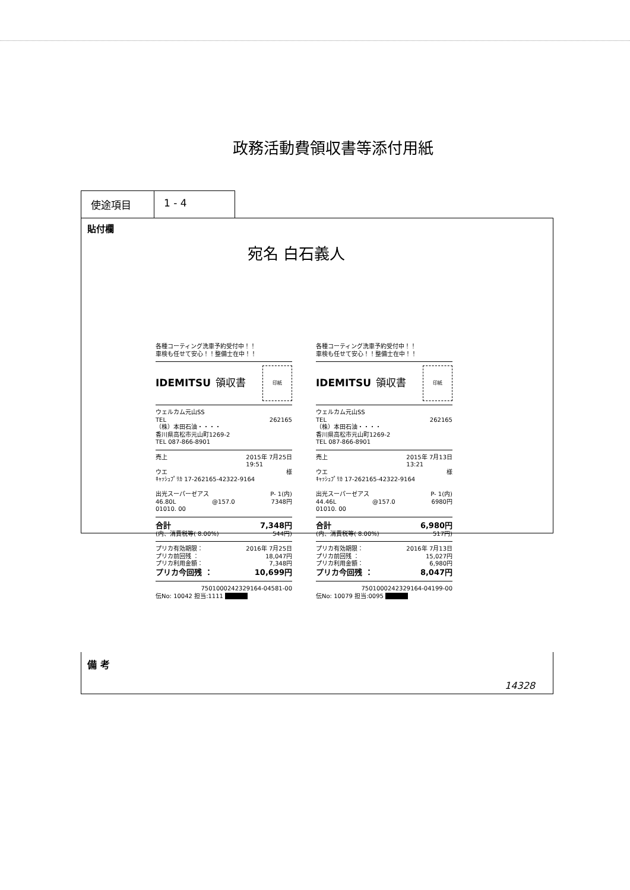政務活動費領収書等添付用紙
使途項目 1 - 4
貼付欄
宛名 白石義人
各種コーティング洗車予約受付中！！
車検も任せて安心！！整備士在中！！
IDEMITSU 領収書 印紙
ウェルカム元山SS
TEL 262165
（株）本田石油・・・・
香川県高松市元山町1269-2
TEL 087-866-8901
売上 2015年 7月25日
19:51
ウエ 様
ｷｬｯｼｭﾌﾟﾘｶ 17-262165-42322-9164
出光スーパーゼアス P- 1(内)
46.80L @157.0 7348円
01010. 00
合計 7,348円
(内、消費税等( 8.00%) 544円)
プリカ有効期限： 2016年 7月25日
プリカ前回残 ： 18,047円
プリカ利用金額： 7,348円
プリカ今回残 ： 10,699円
7501000242329164-04581-00
伝No: 10042 担当:1111
各種コーティング洗車予約受付中！！
車検も任せて安心！！整備士在中！！
IDEMITSU 領収書 印紙
ウェルカム元山SS
TEL 262165
（株）本田石油・・・・
香川県高松市元山町1269-2
TEL 087-866-8901
売上 2015年 7月13日
13:21
ウエ 様
ｷｬｯｼｭﾌﾟﾘｶ 17-262165-42322-9164
出光スーパーゼアス P- 1(内)
44.46L @157.0 6980円
01010. 00
合計 6,980円
(内、消費税等( 8.00%) 517円)
プリカ有効期限： 2016年 7月13日
プリカ前回残 ： 15,027円
プリカ利用金額： 6,980円
プリカ今回残 ： 8,047円
7501000242329164-04199-00
伝No: 10079 担当:0095
備 考
14328